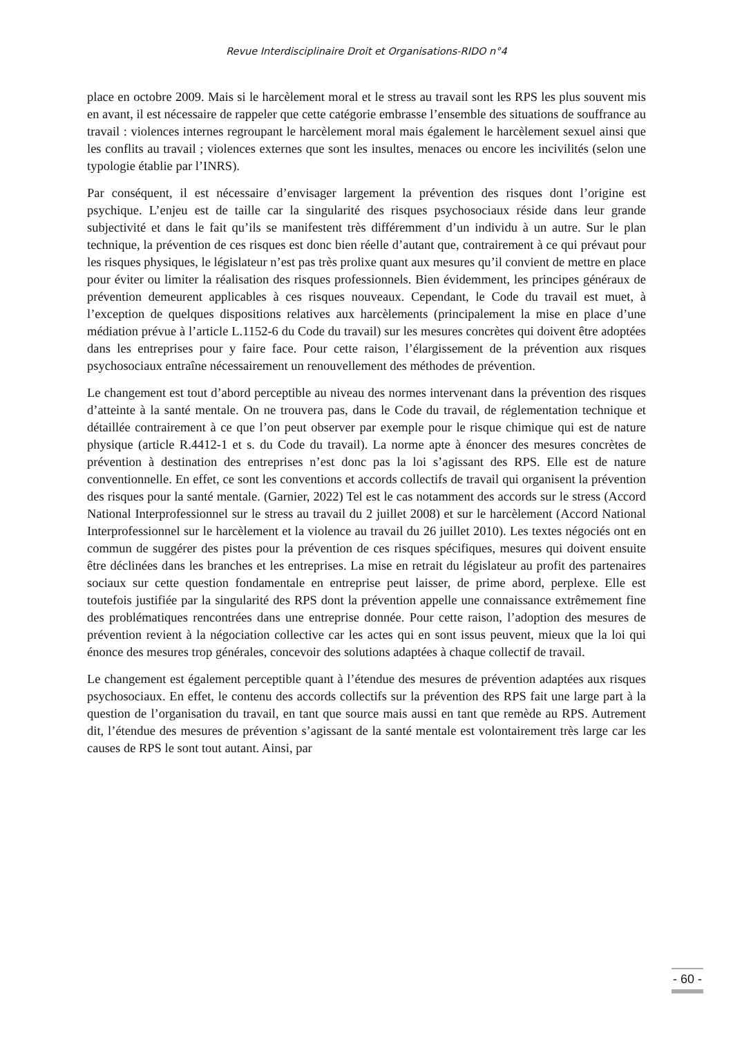Revue Interdisciplinaire Droit et Organisations-RIDO n°4
place en octobre 2009. Mais si le harcèlement moral et le stress au travail sont les RPS les plus souvent mis en avant, il est nécessaire de rappeler que cette catégorie embrasse l’ensemble des situations de souffrance au travail : violences internes regroupant le harcèlement moral mais également le harcèlement sexuel ainsi que les conflits au travail ; violences externes que sont les insultes, menaces ou encore les incivilités (selon une typologie établie par l’INRS).
Par conséquent, il est nécessaire d’envisager largement la prévention des risques dont l’origine est psychique. L’enjeu est de taille car la singularité des risques psychosociaux réside dans leur grande subjectivité et dans le fait qu’ils se manifestent très différemment d’un individu à un autre. Sur le plan technique, la prévention de ces risques est donc bien réelle d’autant que, contrairement à ce qui prévaut pour les risques physiques, le législateur n’est pas très prolixe quant aux mesures qu’il convient de mettre en place pour éviter ou limiter la réalisation des risques professionnels. Bien évidemment, les principes généraux de prévention demeurent applicables à ces risques nouveaux. Cependant, le Code du travail est muet, à l’exception de quelques dispositions relatives aux harcèlements (principalement la mise en place d’une médiation prévue à l’article L.1152-6 du Code du travail) sur les mesures concrètes qui doivent être adoptées dans les entreprises pour y faire face. Pour cette raison, l’élargissement de la prévention aux risques psychosociaux entraîne nécessairement un renouvellement des méthodes de prévention.
Le changement est tout d’abord perceptible au niveau des normes intervenant dans la prévention des risques d’atteinte à la santé mentale. On ne trouvera pas, dans le Code du travail, de réglementation technique et détaillée contrairement à ce que l’on peut observer par exemple pour le risque chimique qui est de nature physique (article R.4412-1 et s. du Code du travail). La norme apte à énoncer des mesures concrètes de prévention à destination des entreprises n’est donc pas la loi s’agissant des RPS. Elle est de nature conventionnelle. En effet, ce sont les conventions et accords collectifs de travail qui organisent la prévention des risques pour la santé mentale. (Garnier, 2022) Tel est le cas notamment des accords sur le stress (Accord National Interprofessionnel sur le stress au travail du 2 juillet 2008) et sur le harcèlement (Accord National Interprofessionnel sur le harcèlement et la violence au travail du 26 juillet 2010). Les textes négociés ont en commun de suggérer des pistes pour la prévention de ces risques spécifiques, mesures qui doivent ensuite être déclinées dans les branches et les entreprises. La mise en retrait du législateur au profit des partenaires sociaux sur cette question fondamentale en entreprise peut laisser, de prime abord, perplexe. Elle est toutefois justifiée par la singularité des RPS dont la prévention appelle une connaissance extrêmement fine des problématiques rencontrées dans une entreprise donnée. Pour cette raison, l’adoption des mesures de prévention revient à la négociation collective car les actes qui en sont issus peuvent, mieux que la loi qui énonce des mesures trop générales, concevoir des solutions adaptées à chaque collectif de travail.
Le changement est également perceptible quant à l’étendue des mesures de prévention adaptées aux risques psychosociaux. En effet, le contenu des accords collectifs sur la prévention des RPS fait une large part à la question de l’organisation du travail, en tant que source mais aussi en tant que remède au RPS. Autrement dit, l’étendue des mesures de prévention s’agissant de la santé mentale est volontairement très large car les causes de RPS le sont tout autant. Ainsi, par
- 60 -